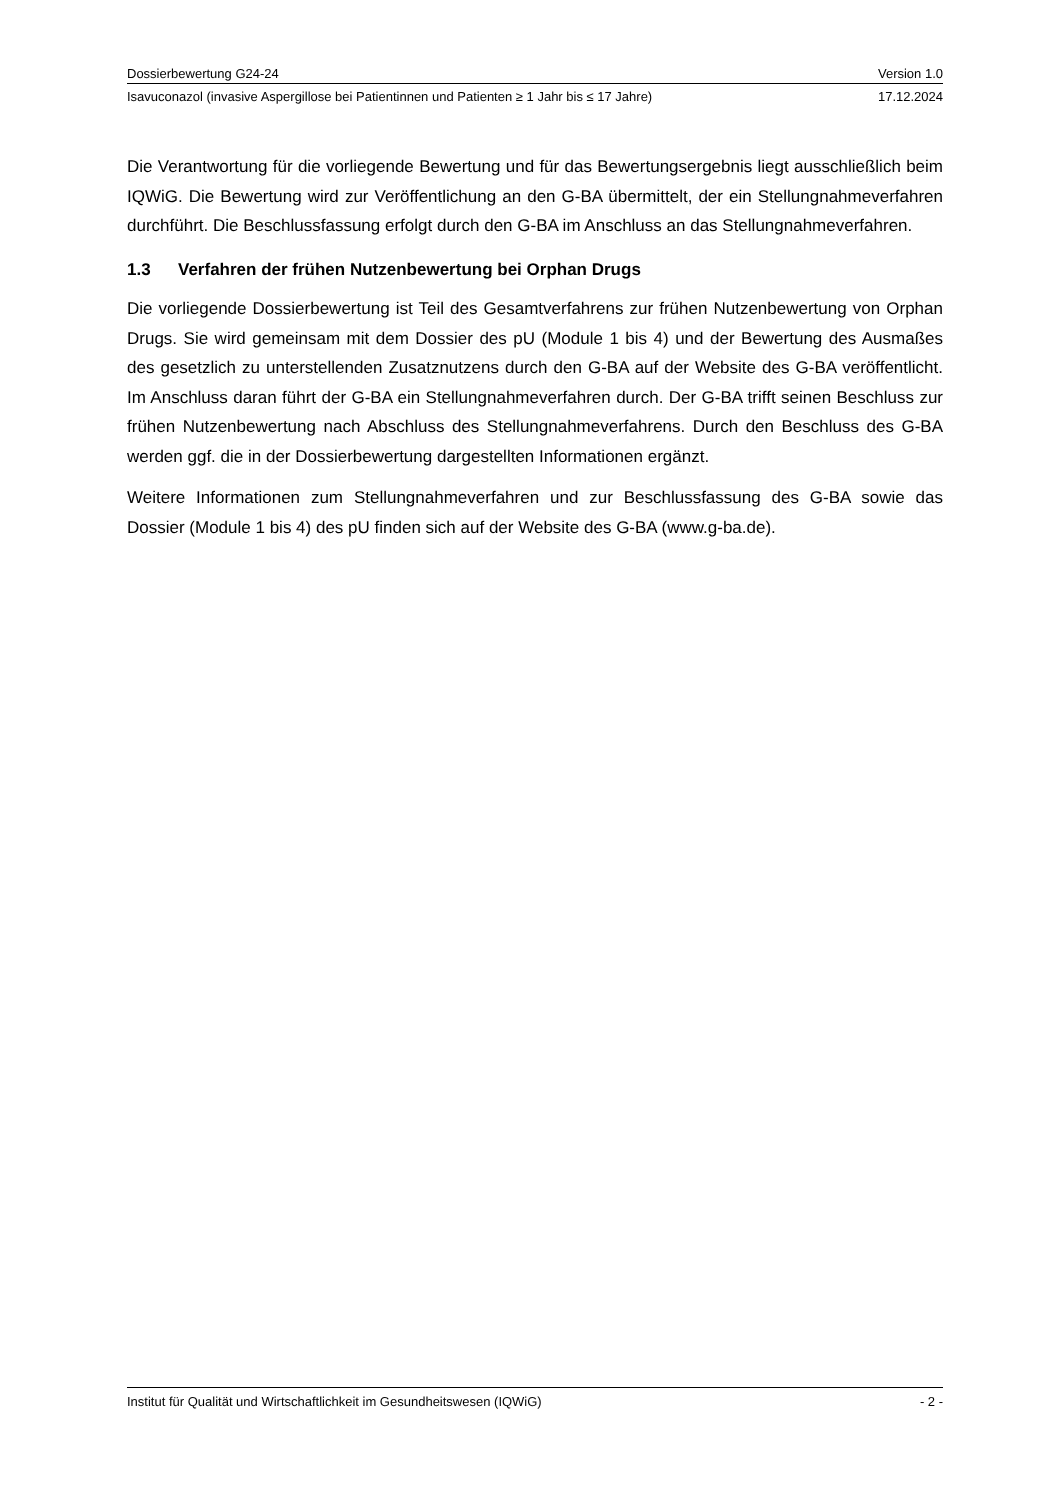Dossierbewertung G24-24 Version 1.0
Isavuconazol (invasive Aspergillose bei Patientinnen und Patienten ≥ 1 Jahr bis ≤ 17 Jahre) 17.12.2024
Die Verantwortung für die vorliegende Bewertung und für das Bewertungsergebnis liegt ausschließlich beim IQWiG. Die Bewertung wird zur Veröffentlichung an den G-BA übermittelt, der ein Stellungnahmeverfahren durchführt. Die Beschlussfassung erfolgt durch den G-BA im Anschluss an das Stellungnahmeverfahren.
1.3 Verfahren der frühen Nutzenbewertung bei Orphan Drugs
Die vorliegende Dossierbewertung ist Teil des Gesamtverfahrens zur frühen Nutzenbewertung von Orphan Drugs. Sie wird gemeinsam mit dem Dossier des pU (Module 1 bis 4) und der Bewertung des Ausmaßes des gesetzlich zu unterstellenden Zusatznutzens durch den G-BA auf der Website des G-BA veröffentlicht. Im Anschluss daran führt der G-BA ein Stellungnahmeverfahren durch. Der G-BA trifft seinen Beschluss zur frühen Nutzenbewertung nach Abschluss des Stellungnahmeverfahrens. Durch den Beschluss des G-BA werden ggf. die in der Dossierbewertung dargestellten Informationen ergänzt.
Weitere Informationen zum Stellungnahmeverfahren und zur Beschlussfassung des G-BA sowie das Dossier (Module 1 bis 4) des pU finden sich auf der Website des G-BA (www.g-ba.de).
Institut für Qualität und Wirtschaftlichkeit im Gesundheitswesen (IQWiG) - 2 -